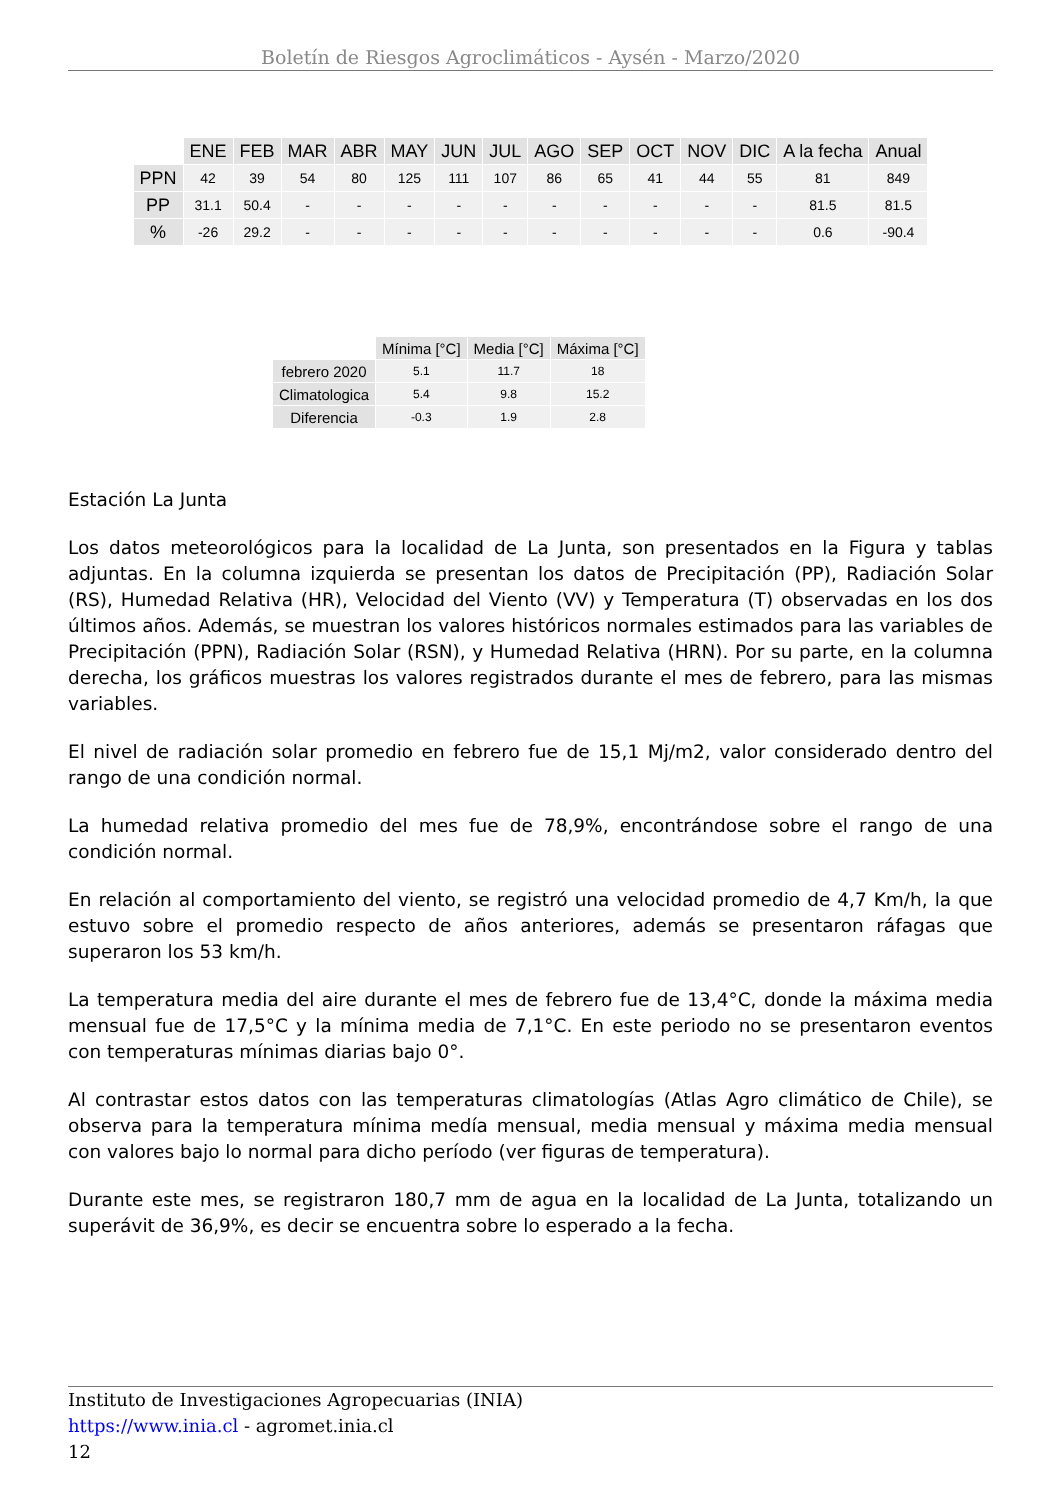Boletín de Riesgos Agroclimáticos - Aysén - Marzo/2020
| | ENE | FEB | MAR | ABR | MAY | JUN | JUL | AGO | SEP | OCT | NOV | DIC | A la fecha | Anual |
| --- | --- | --- | --- | --- | --- | --- | --- | --- | --- | --- | --- | --- | --- | --- |
| PPN | 42 | 39 | 54 | 80 | 125 | 111 | 107 | 86 | 65 | 41 | 44 | 55 | 81 | 849 |
| PP | 31.1 | 50.4 | - | - | - | - | - | - | - | - | - | - | 81.5 | 81.5 |
| % | -26 | 29.2 | - | - | - | - | - | - | - | - | - | - | 0.6 | -90.4 |
| | Mínima [°C] | Media [°C] | Máxima [°C] |
| --- | --- | --- | --- |
| febrero 2020 | 5.1 | 11.7 | 18 |
| Climatologica | 5.4 | 9.8 | 15.2 |
| Diferencia | -0.3 | 1.9 | 2.8 |
Estación La Junta
Los datos meteorológicos para la localidad de La Junta, son presentados en la Figura y tablas adjuntas. En la columna izquierda se presentan los datos de Precipitación (PP), Radiación Solar (RS), Humedad Relativa (HR), Velocidad del Viento (VV) y Temperatura (T) observadas en los dos últimos años. Además, se muestran los valores históricos normales estimados para las variables de Precipitación (PPN), Radiación Solar (RSN), y Humedad Relativa (HRN). Por su parte, en la columna derecha, los gráficos muestras los valores registrados durante el mes de febrero, para las mismas variables.
El nivel de radiación solar promedio en febrero fue de 15,1 Mj/m2, valor considerado dentro del rango de una condición normal.
La humedad relativa promedio del mes fue de 78,9%, encontrándose sobre el rango de una condición normal.
En relación al comportamiento del viento, se registró una velocidad promedio de 4,7 Km/h, la que estuvo sobre el promedio respecto de años anteriores, además se presentaron ráfagas que superaron los 53 km/h.
La temperatura media del aire durante el mes de febrero fue de 13,4°C, donde la máxima media mensual fue de 17,5°C y la mínima media de 7,1°C. En este periodo no se presentaron eventos con temperaturas mínimas diarias bajo 0°.
Al contrastar estos datos con las temperaturas climatologías (Atlas Agro climático de Chile), se observa para la temperatura mínima medía mensual, media mensual y máxima media mensual con valores bajo lo normal para dicho período (ver figuras de temperatura).
Durante este mes, se registraron 180,7 mm de agua en la localidad de La Junta, totalizando un superávit de 36,9%, es decir se encuentra sobre lo esperado a la fecha.
Instituto de Investigaciones Agropecuarias (INIA)
https://www.inia.cl - agromet.inia.cl
12